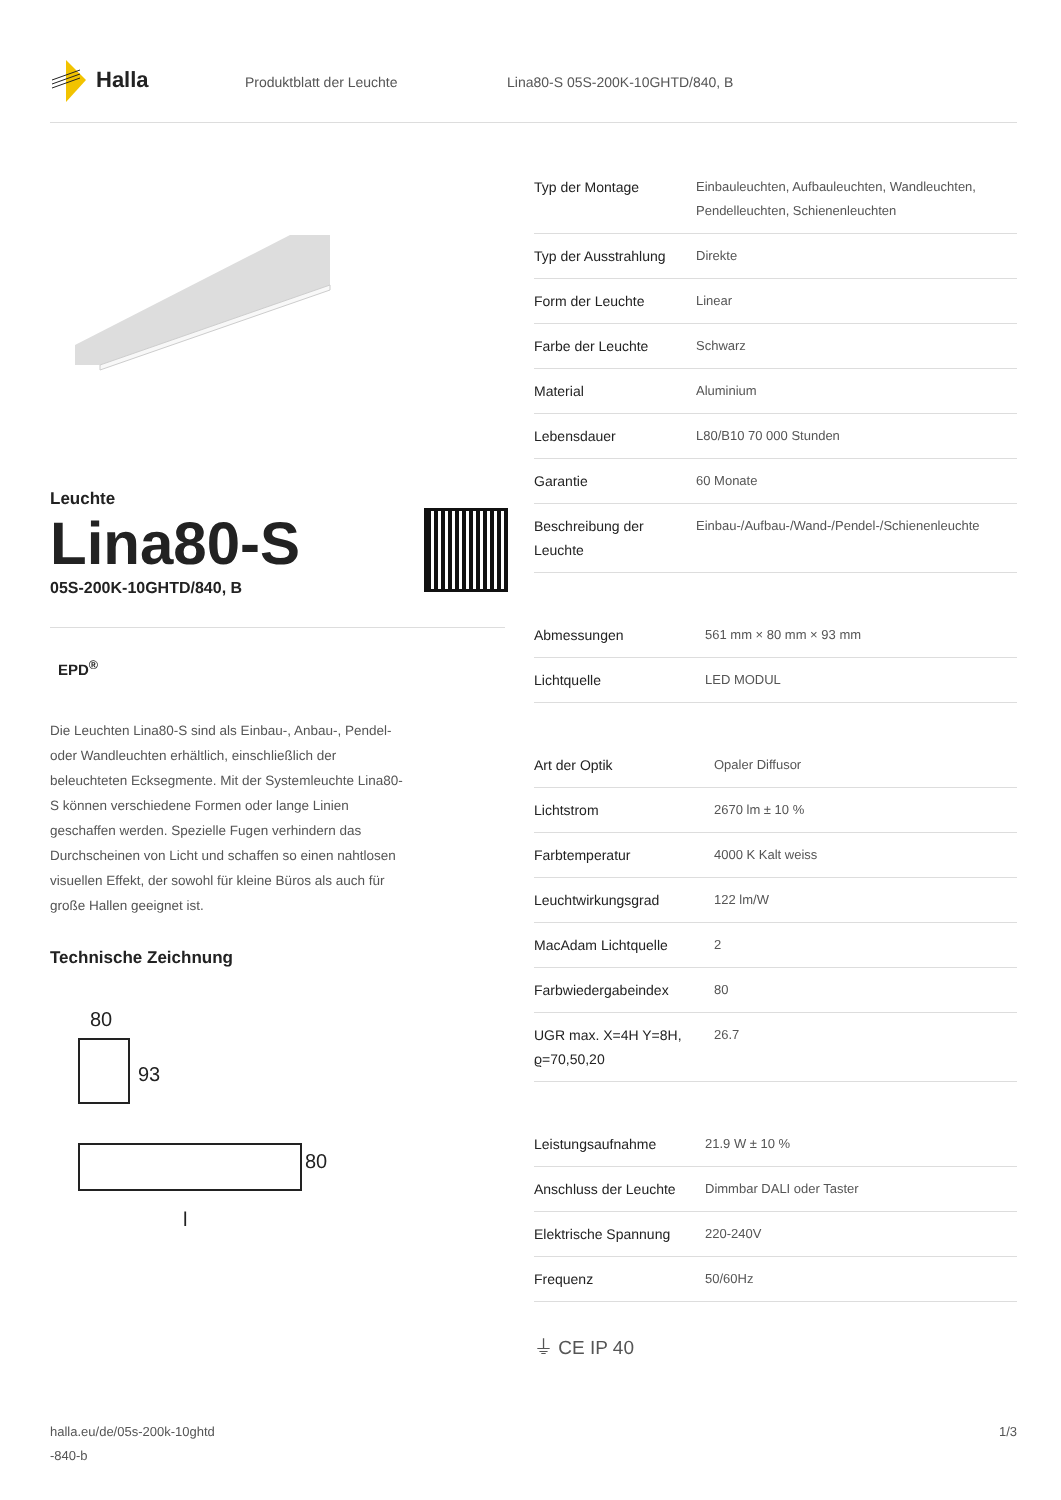Halla
Produktblatt der Leuchte Lina80-S 05S-200K-10GHTD/840, B
Leuchte
Lina80-S
05S-200K-10GHTD/840, B
EPD<sup>®</sup>
Die Leuchten Lina80-S sind als Einbau-, Anbau-, Pendel- oder Wandleuchten erhältlich, einschließlich der beleuchteten Ecksegmente. Mit der Systemleuchte Lina80-S können verschiedene Formen oder lange Linien geschaffen werden. Spezielle Fugen verhindern das Durchscheinen von Licht und schaffen so einen nahtlosen visuellen Effekt, der sowohl für kleine Büros als auch für große Hallen geeignet ist.
Technische Zeichnung
80
93
80
l
| Typ der Montage | Einbauleuchten, Aufbauleuchten, Wandleuchten, Pendelleuchten, Schienenleuchten |
| Typ der Ausstrahlung | Direkte |
| Form der Leuchte | Linear |
| Farbe der Leuchte | Schwarz |
| Material | Aluminium |
| Lebensdauer | L80/B10 70 000 Stunden |
| Garantie | 60 Monate |
| Beschreibung der Leuchte | Einbau-/Aufbau-/Wand-/Pendel-/Schienenleuchte |
| Abmessungen | 561 mm × 80 mm × 93 mm |
| Lichtquelle | LED MODUL |
| Art der Optik | Opaler Diffusor |
| Lichtstrom | 2670 lm ± 10 % |
| Farbtemperatur | 4000 K Kalt weiss |
| Leuchtwirkungsgrad | 122 lm/W |
| MacAdam Lichtquelle | 2 |
| Farbwiedergabeindex | 80 |
| UGR max. X=4H Y=8H, ϱ=70,50,20 | 26.7 |
| Leistungsaufnahme | 21.9 W ± 10 % |
| Anschluss der Leuchte | Dimmbar DALI oder Taster |
| Elektrische Spannung | 220-240V |
| Frequenz | 50/60Hz |
⏚ CE IP 40
halla.eu/de/05s-200k-10ghtd
-840-b
1/3